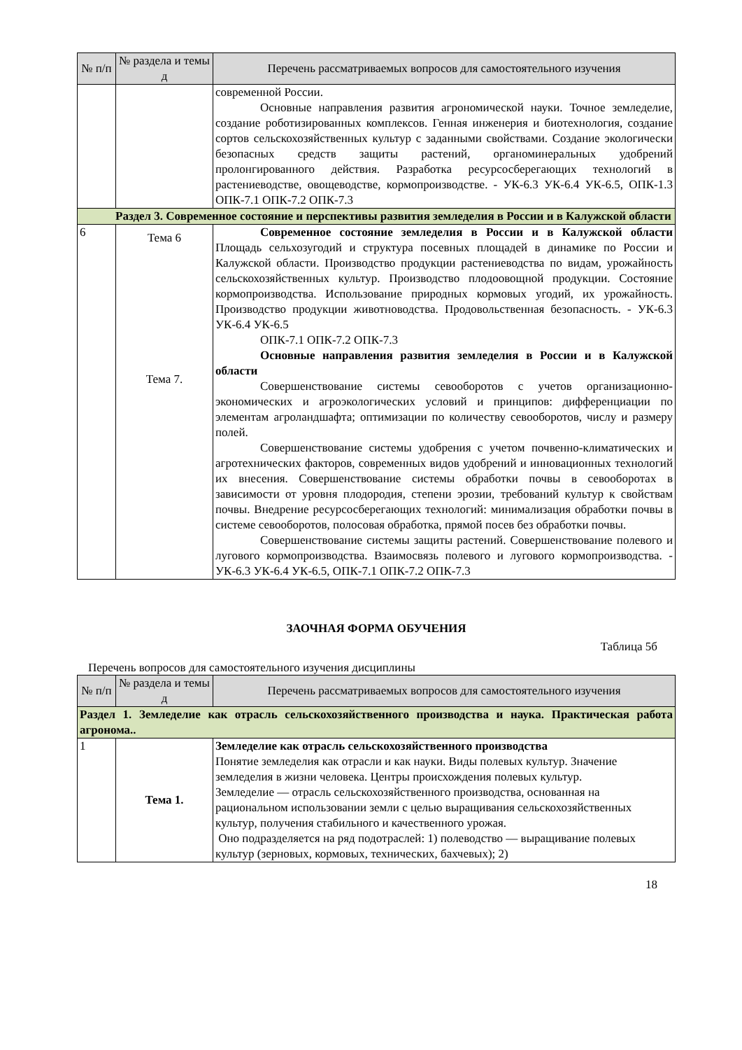| № п/п | № раздела и темы д | Перечень рассматриваемых вопросов для самостоятельного изучения |
| --- | --- | --- |
| | | современной России. Основные направления развития агрономической науки. Точное земледелие, создание роботизированных комплексов. Генная инженерия и биотехнология, создание сортов сельскохозяйственных культур с заданными свойствами. Создание экологически безопасных средств защиты растений, органоминеральных удобрений пролонгированного действия. Разработка ресурсосберегающих технологий в растениеводстве, овощеводстве, кормопроизводстве. - УК-6.3 УК-6.4 УК-6.5, ОПК-1.3 ОПК-7.1 ОПК-7.2 ОПК-7.3 |
| Раздел 3. Современное состояние и перспективы развития земледелия в России и в Калужской области | | |
| 6 | Тема 6 Тема 7. | Современное состояние земледелия в России и в Калужской области Площадь сельхозугодий и структура посевных площадей в динамике по России и Калужской области. Производство продукции растениеводства по видам, урожайность сельскохозяйственных культур. Производство плодоовощной продукции. Состояние кормопроизводства. Использование природных кормовых угодий, их урожайность. Производство продукции животноводства. Продовольственная безопасность. - УК-6.3 УК-6.4 УК-6.5 ОПК-7.1 ОПК-7.2 ОПК-7.3 Основные направления развития земледелия в России и в Калужской области Совершенствование системы севооборотов с учетов организационно-экономических и агроэкологических условий и принципов: дифференциации по элементам агроландшафта; оптимизации по количеству севооборотов, числу и размеру полей. Совершенствование системы удобрения с учетом почвенно-климатических и агротехнических факторов, современных видов удобрений и инновационных технологий их внесения. Совершенствование системы обработки почвы в севооборотах в зависимости от уровня плодородия, степени эрозии, требований культур к свойствам почвы. Внедрение ресурсосберегающих технологий: минимализация обработки почвы в системе севооборотов, полосовая обработка, прямой посев без обработки почвы. Совершенствование системы защиты растений. Совершенствование полевого и лугового кормопроизводства. Взаимосвязь полевого и лугового кормопроизводства. - УК-6.3 УК-6.4 УК-6.5, ОПК-7.1 ОПК-7.2 ОПК-7.3 |
ЗАОЧНАЯ ФОРМА ОБУЧЕНИЯ
Таблица 5б
Перечень вопросов для самостоятельного изучения дисциплины
| № п/п | № раздела и темы д | Перечень рассматриваемых вопросов для самостоятельного изучения |
| --- | --- | --- |
| Раздел 1. Земледелие как отрасль сельскохозяйственного производства и наука. Практическая работа агронома.. | | |
| 1 | Тема 1. | Земледелие как отрасль сельскохозяйственного производства Понятие земледелия как отрасли и как науки. Виды полевых культур. Значение земледелия в жизни человека. Центры происхождения полевых культур. Земледелие — отрасль сельскохозяйственного производства, основанная на рациональном использовании земли с целью выращивания сельскохозяйственных культур, получения стабильного и качественного урожая. Оно подразделяется на ряд подотраслей: 1) полеводство — выращивание полевых культур (зерновых, кормовых, технических, бахчевых); 2) |
18